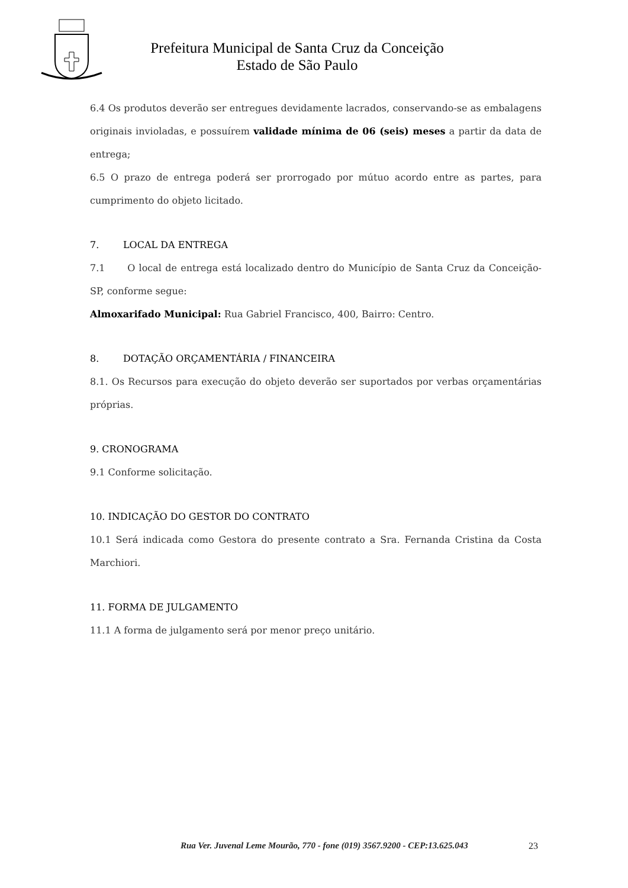Prefeitura Municipal de Santa Cruz da Conceição
Estado de São Paulo
6.4 Os produtos deverão ser entregues devidamente lacrados, conservando-se as embalagens originais invioladas, e possuírem validade mínima de 06 (seis) meses a partir da data de entrega;
6.5 O prazo de entrega poderá ser prorrogado por mútuo acordo entre as partes, para cumprimento do objeto licitado.
7. LOCAL DA ENTREGA
7.1 O local de entrega está localizado dentro do Município de Santa Cruz da Conceição-SP, conforme segue:
Almoxarifado Municipal: Rua Gabriel Francisco, 400, Bairro: Centro.
8. DOTAÇÃO ORÇAMENTÁRIA / FINANCEIRA
8.1. Os Recursos para execução do objeto deverão ser suportados por verbas orçamentárias próprias.
9. CRONOGRAMA
9.1 Conforme solicitação.
10. INDICAÇÃO DO GESTOR DO CONTRATO
10.1 Será indicada como Gestora do presente contrato a Sra. Fernanda Cristina da Costa Marchiori.
11. FORMA DE JULGAMENTO
11.1 A forma de julgamento será por menor preço unitário.
Rua Ver. Juvenal Leme Mourão, 770 - fone (019) 3567.9200 - CEP:13.625.043 23